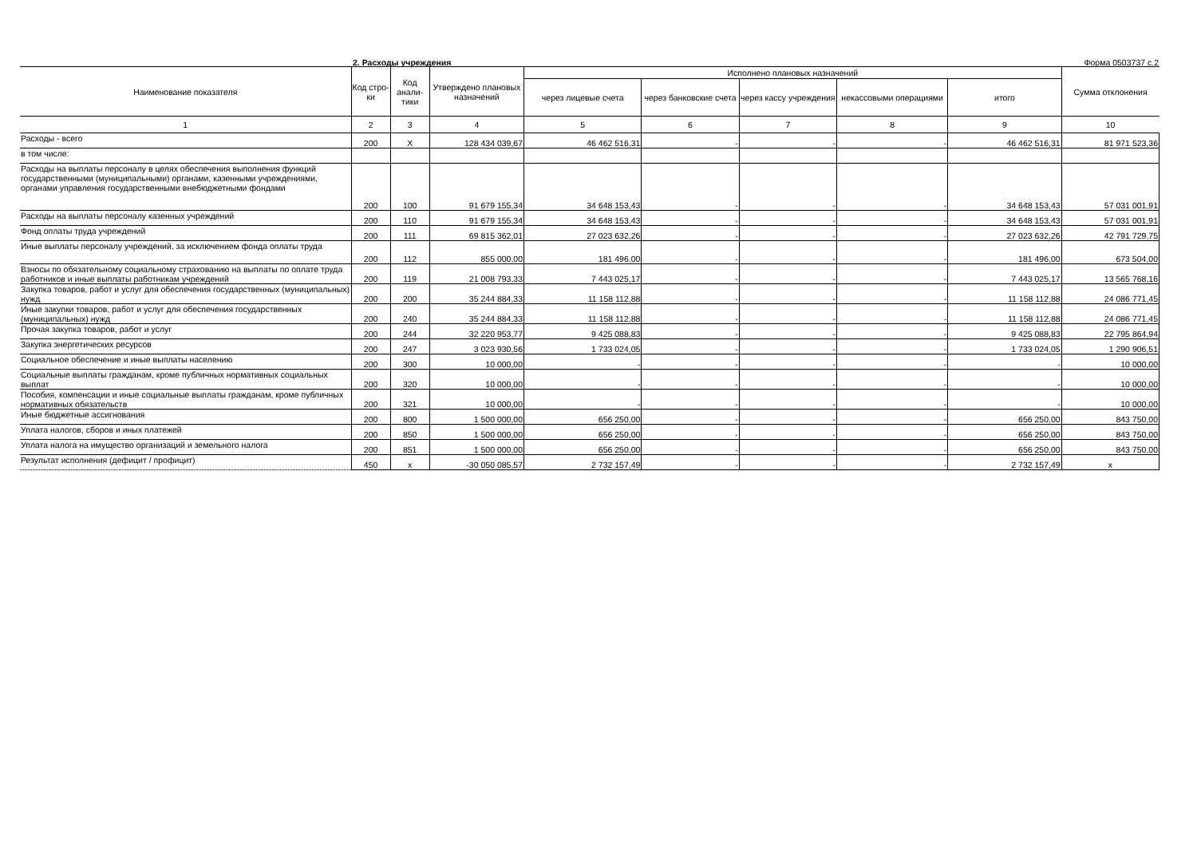2. Расходы учреждения Форма 0503737 с.2
| Наименование показателя | Код стро-ки | Код анали-тики | Утверждено плановых назначений | Исполнено плановых назначений | | | | | Сумма отклонения |
| --- | --- | --- | --- | --- | --- | --- | --- | --- | --- |
| | | | | через лицевые счета | через банковские счета | через кассу учреждения | некассовыми операциями | итого | |
| 1 | 2 | 3 | 4 | 5 | 6 | 7 | 8 | 9 | 10 |
| Расходы - всего | 200 | X | 128 434 039,67 | 46 462 516,31 | - | - | - | 46 462 516,31 | 81 971 523,36 |
| в том числе: | | | | | | | | | |
| Расходы на выплаты персоналу в целях обеспечения выполнения функций государственными (муниципальными) органами, казенными учреждениями, органами управления государственными внебюджетными фондами | 200 | 100 | 91 679 155,34 | 34 648 153,43 | - | - | - | 34 648 153,43 | 57 031 001,91 |
| Расходы на выплаты персоналу казенных учреждений | 200 | 110 | 91 679 155,34 | 34 648 153,43 | - | - | - | 34 648 153,43 | 57 031 001,91 |
| Фонд оплаты труда учреждений | 200 | 111 | 69 815 362,01 | 27 023 632,26 | - | - | - | 27 023 632,26 | 42 791 729,75 |
| Иные выплаты персоналу учреждений, за исключением фонда оплаты труда | 200 | 112 | 855 000,00 | 181 496,00 | - | - | - | 181 496,00 | 673 504,00 |
| Взносы по обязательному социальному страхованию на выплаты по оплате труда работников и иные выплаты работникам учреждений | 200 | 119 | 21 008 793,33 | 7 443 025,17 | - | - | - | 7 443 025,17 | 13 565 768,16 |
| Закупка товаров, работ и услуг для обеспечения государственных (муниципальных) нужд | 200 | 200 | 35 244 884,33 | 11 158 112,88 | - | - | - | 11 158 112,88 | 24 086 771,45 |
| Иные закупки товаров, работ и услуг для обеспечения государственных (муниципальных) нужд | 200 | 240 | 35 244 884,33 | 11 158 112,88 | - | - | - | 11 158 112,88 | 24 086 771,45 |
| Прочая закупка товаров, работ и услуг | 200 | 244 | 32 220 953,77 | 9 425 088,83 | - | - | - | 9 425 088,83 | 22 795 864,94 |
| Закупка энергетических ресурсов | 200 | 247 | 3 023 930,56 | 1 733 024,05 | - | - | - | 1 733 024,05 | 1 290 906,51 |
| Социальное обеспечение и иные выплаты населению | 200 | 300 | 10 000,00 | - | - | - | - | - | 10 000,00 |
| Социальные выплаты гражданам, кроме публичных нормативных социальных выплат | 200 | 320 | 10 000,00 | - | - | - | - | - | 10 000,00 |
| Пособия, компенсации и иные социальные выплаты гражданам, кроме публичных нормативных обязательств | 200 | 321 | 10 000,00 | - | - | - | - | - | 10 000,00 |
| Иные бюджетные ассигнования | 200 | 800 | 1 500 000,00 | 656 250,00 | - | - | - | 656 250,00 | 843 750,00 |
| Уплата налогов, сборов и иных платежей | 200 | 850 | 1 500 000,00 | 656 250,00 | - | - | - | 656 250,00 | 843 750,00 |
| Уплата налога на имущество организаций и земельного налога | 200 | 851 | 1 500 000,00 | 656 250,00 | - | - | - | 656 250,00 | 843 750,00 |
| Результат исполнения (дефицит / профицит) | 450 | x | -30 050 085,57 | 2 732 157,49 | - | - | - | 2 732 157,49 | x |